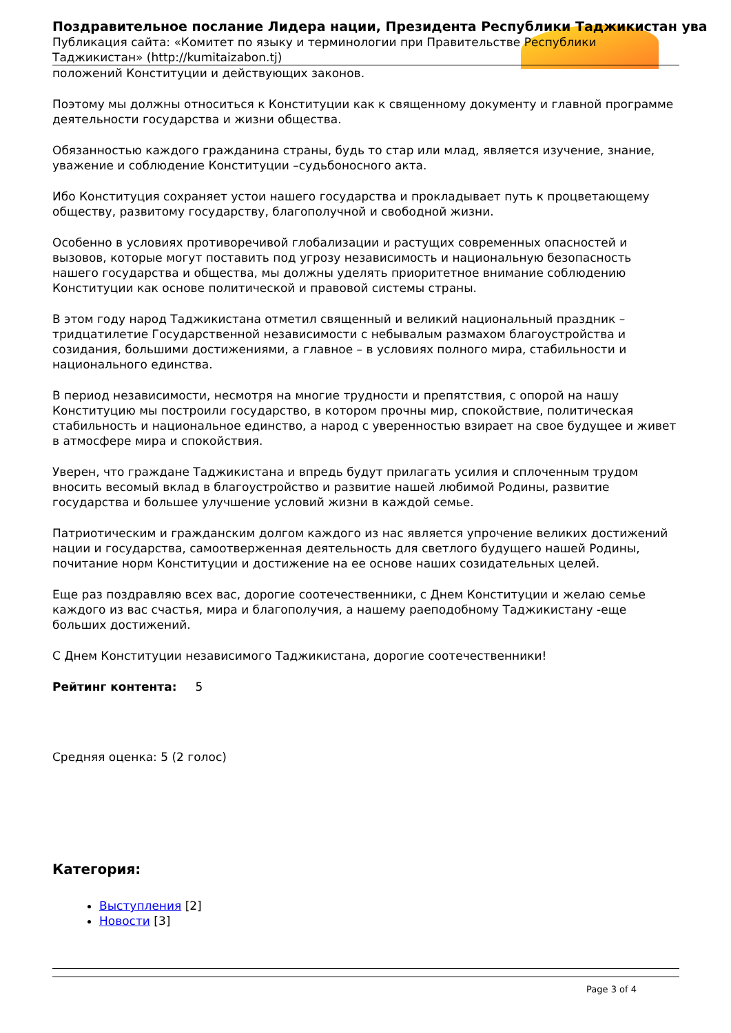Поздравительное послание Лидера нации, Президента Республики Таджикистан ува
Публикация сайта: «Комитет по языку и терминологии при Правительстве Республики Таджикистан» (http://kumitaizabon.tj)
положений Конституции и действующих законов.
Поэтому мы должны относиться к Конституции как к священному документу и главной программе деятельности государства и жизни общества.
Обязанностью каждого гражданина страны, будь то стар или млад, является изучение, знание, уважение и соблюдение Конституции –судьбоносного акта.
Ибо Конституция сохраняет устои нашего государства и прокладывает путь к процветающему обществу, развитому государству, благополучной и свободной жизни.
Особенно в условиях противоречивой глобализации и растущих современных опасностей и вызовов, которые могут поставить под угрозу независимость и национальную безопасность нашего государства и общества, мы должны уделять приоритетное внимание соблюдению Конституции как основе политической и правовой системы страны.
В этом году народ Таджикистана отметил священный и великий национальный праздник – тридцатилетие Государственной независимости с небывалым размахом благоустройства и созидания, большими достижениями, а главное – в условиях полного мира, стабильности и национального единства.
В период независимости, несмотря на многие трудности и препятствия, с опорой на нашу Конституцию мы построили государство, в котором прочны мир, спокойствие, политическая стабильность и национальное единство, а народ с уверенностью взирает на свое будущее и живет в атмосфере мира и спокойствия.
Уверен, что граждане Таджикистана и впредь будут прилагать усилия и сплоченным трудом вносить весомый вклад в благоустройство и развитие нашей любимой Родины, развитие государства и большее улучшение условий жизни в каждой семье.
Патриотическим и гражданским долгом каждого из нас является упрочение великих достижений нации и государства, самоотверженная деятельность для светлого будущего нашей Родины, почитание норм Конституции и достижение на ее основе наших созидательных целей.
Еще раз поздравляю всех вас, дорогие соотечественники, с Днем Конституции и желаю семье каждого из вас счастья, мира и благополучия, а нашему раеподобному Таджикистану -еще больших достижений.
С Днем Конституции независимого Таджикистана, дорогие соотечественники!
Рейтинг контента: 5
Средняя оценка: 5 (2 голос)
Категория:
Выступления [2]
Новости [3]
Page 3 of 4